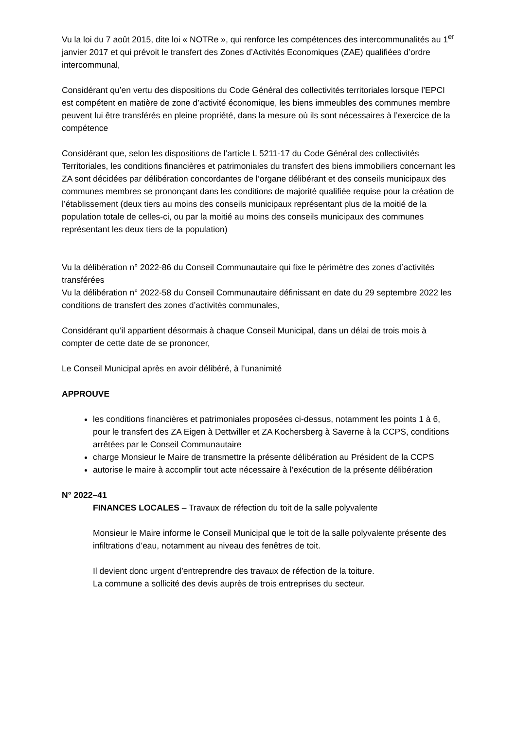Vu la loi du 7 août 2015, dite loi « NOTRe », qui renforce les compétences des intercommunalités au 1<sup>er</sup> janvier 2017 et qui prévoit le transfert des Zones d’Activités Economiques (ZAE) qualifiées d’ordre intercommunal,
Considérant qu’en vertu des dispositions du Code Général des collectivités territoriales lorsque l’EPCI est compétent en matière de zone d’activité économique, les biens immeubles des communes membre peuvent lui être transférés en pleine propriété, dans la mesure où ils sont nécessaires à l’exercice de la compétence
Considérant que, selon les dispositions de l’article L 5211-17 du Code Général des collectivités Territoriales, les conditions financières et patrimoniales du transfert des biens immobiliers concernant les ZA sont décidées par délibération concordantes de l’organe délibérant et des conseils municipaux des communes membres se prononçant dans les conditions de majorité qualifiée requise pour la création de l’établissement (deux tiers au moins des conseils municipaux représentant plus de la moitié de la population totale de celles-ci, ou par la moitié au moins des conseils municipaux des communes représentant les deux tiers de la population)
Vu la délibération n° 2022-86 du Conseil Communautaire qui fixe le périmètre des zones d’activités transférées
Vu la délibération n° 2022-58 du Conseil Communautaire définissant en date du 29 septembre 2022 les conditions de transfert des zones d’activités communales,
Considérant qu’il appartient désormais à chaque Conseil Municipal, dans un délai de trois mois à compter de cette date de se prononcer,
Le Conseil Municipal après en avoir délibéré, à l’unanimité
APPROUVE
les conditions financières et patrimoniales proposées ci-dessus, notamment les points 1 à 6, pour le transfert des ZA Eigen à Dettwiller et ZA Kochersberg à Saverne à la CCPS, conditions arrêtées par le Conseil Communautaire
charge Monsieur le Maire de transmettre la présente délibération au Président de la CCPS
autorise le maire à accomplir tout acte nécessaire à l’exécution de la présente délibération
N° 2022–41
FINANCES LOCALES – Travaux de réfection du toit de la salle polyvalente
Monsieur le Maire informe le Conseil Municipal que le toit de la salle polyvalente présente des infiltrations d’eau, notamment au niveau des fenêtres de toit.
Il devient donc urgent d’entreprendre des travaux de réfection de la toiture.
La commune a sollicité des devis auprès de trois entreprises du secteur.